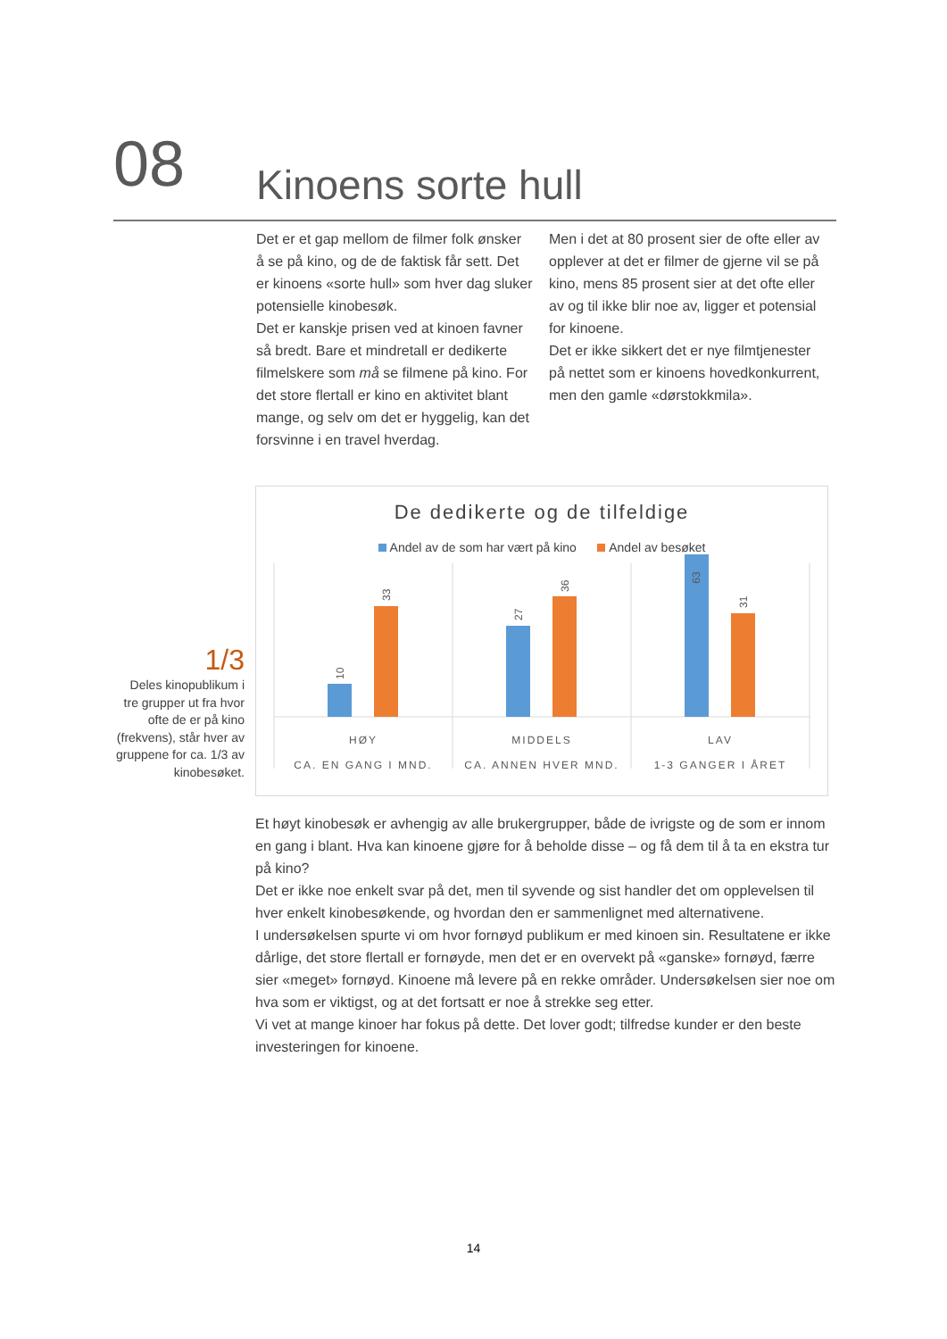08
Kinoens sorte hull
Det er et gap mellom de filmer folk ønsker å se på kino, og de de faktisk får sett. Det er kinoens «sorte hull» som hver dag sluker potensielle kinobesøk.
Det er kanskje prisen ved at kinoen favner så bredt. Bare et mindretall er dedikerte filmelskere som må se filmene på kino. For det store flertall er kino en aktivitet blant mange, og selv om det er hyggelig, kan det forsvinne i en travel hverdag.
Men i det at 80 prosent sier de ofte eller av opplever at det er filmer de gjerne vil se på kino, mens 85 prosent sier at det ofte eller av og til ikke blir noe av, ligger et potensial for kinoene.
Det er ikke sikkert det er nye filmtjenester på nettet som er kinoens hovedkonkurrent, men den gamle «dørstokkmila».
De dedikerte og de tilfeldige
Andel av de som har vært på kino Andel av besøket
10
33
27
36
31
HØY
MIDDELS
LAV
CA. EN GANG I MND.
CA. ANNEN HVER MND.
1-3 GANGER I ÅRET
63
1/3
Deles kinopublikum i tre grupper ut fra hvor ofte de er på kino (frekvens), står hver av gruppene for ca. 1/3 av kinobesøket.
Et høyt kinobesøk er avhengig av alle brukergrupper, både de ivrigste og de som er innom en gang i blant. Hva kan kinoene gjøre for å beholde disse – og få dem til å ta en ekstra tur på kino?
Det er ikke noe enkelt svar på det, men til syvende og sist handler det om opplevelsen til hver enkelt kinobesøkende, og hvordan den er sammenlignet med alternativene.
I undersøkelsen spurte vi om hvor fornøyd publikum er med kinoen sin. Resultatene er ikke dårlige, det store flertall er fornøyde, men det er en overvekt på «ganske» fornøyd, færre sier «meget» fornøyd. Kinoene må levere på en rekke områder. Undersøkelsen sier noe om hva som er viktigst, og at det fortsatt er noe å strekke seg etter.
Vi vet at mange kinoer har fokus på dette. Det lover godt; tilfredse kunder er den beste investeringen for kinoene.
14